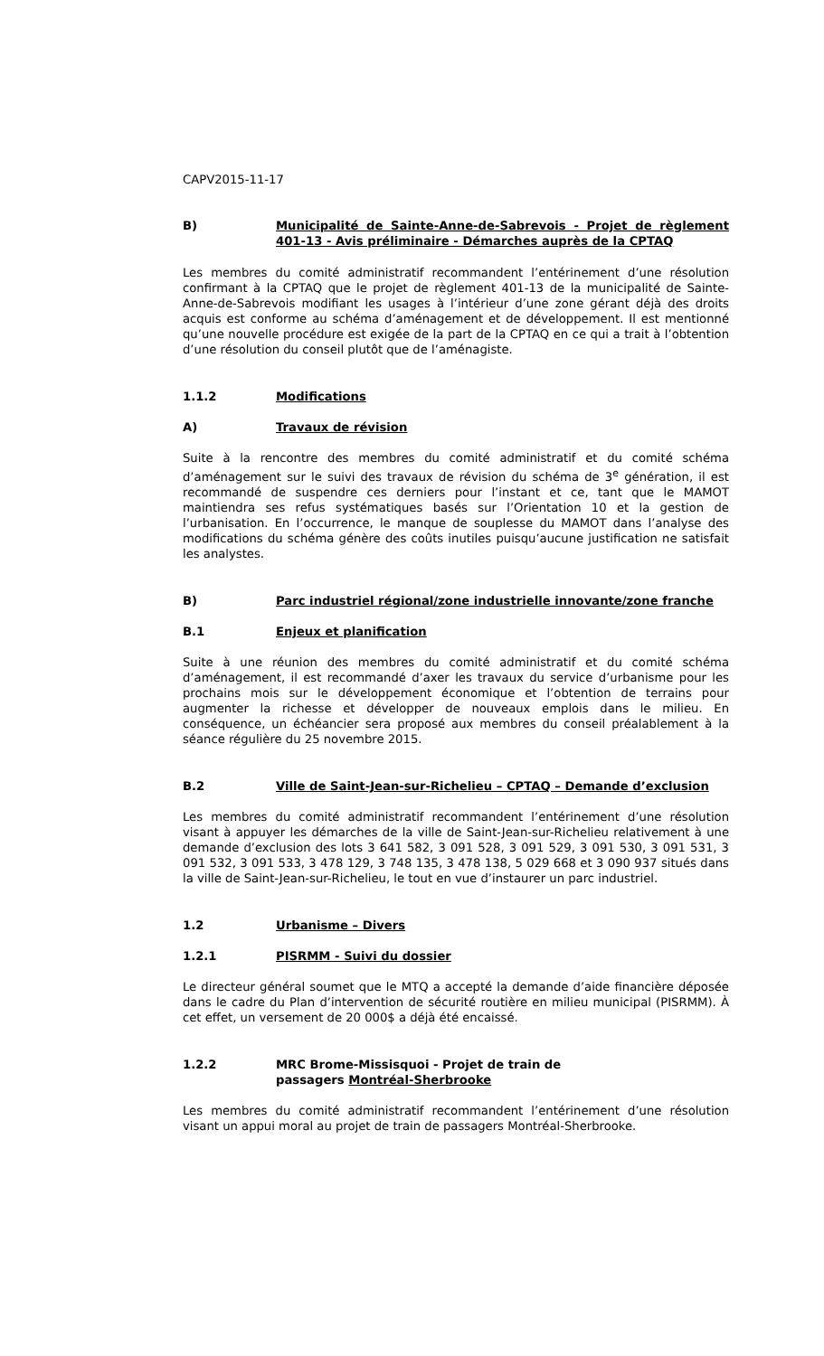CAPV2015-11-17
B) Municipalité de Sainte-Anne-de-Sabrevois - Projet de règlement 401-13 - Avis préliminaire - Démarches auprès de la CPTAQ
Les membres du comité administratif recommandent l’entérinement d’une résolution confirmant à la CPTAQ que le projet de règlement 401-13 de la municipalité de Sainte-Anne-de-Sabrevois modifiant les usages à l’intérieur d’une zone gérant déjà des droits acquis est conforme au schéma d’aménagement et de développement. Il est mentionné qu’une nouvelle procédure est exigée de la part de la CPTAQ en ce qui a trait à l’obtention d’une résolution du conseil plutôt que de l’aménagiste.
1.1.2 Modifications
A) Travaux de révision
Suite à la rencontre des membres du comité administratif et du comité schéma d’aménagement sur le suivi des travaux de révision du schéma de 3<sup>e</sup> génération, il est recommandé de suspendre ces derniers pour l’instant et ce, tant que le MAMOT maintiendra ses refus systématiques basés sur l’Orientation 10 et la gestion de l’urbanisation. En l’occurrence, le manque de souplesse du MAMOT dans l’analyse des modifications du schéma génère des coûts inutiles puisqu’aucune justification ne satisfait les analystes.
B) Parc industriel régional/zone industrielle innovante/zone franche
B.1 Enjeux et planification
Suite à une réunion des membres du comité administratif et du comité schéma d’aménagement, il est recommandé d’axer les travaux du service d’urbanisme pour les prochains mois sur le développement économique et l’obtention de terrains pour augmenter la richesse et développer de nouveaux emplois dans le milieu. En conséquence, un échéancier sera proposé aux membres du conseil préalablement à la séance régulière du 25 novembre 2015.
B.2 Ville de Saint-Jean-sur-Richelieu – CPTAQ – Demande d’exclusion
Les membres du comité administratif recommandent l’entérinement d’une résolution visant à appuyer les démarches de la ville de Saint-Jean-sur-Richelieu relativement à une demande d’exclusion des lots 3 641 582, 3 091 528, 3 091 529, 3 091 530, 3 091 531, 3 091 532, 3 091 533, 3 478 129, 3 748 135, 3 478 138, 5 029 668 et 3 090 937 situés dans la ville de Saint-Jean-sur-Richelieu, le tout en vue d’instaurer un parc industriel.
1.2 Urbanisme – Divers
1.2.1 PISRMM - Suivi du dossier
Le directeur général soumet que le MTQ a accepté la demande d’aide financière déposée dans le cadre du Plan d’intervention de sécurité routière en milieu municipal (PISRMM). À cet effet, un versement de 20 000$ a déjà été encaissé.
1.2.2 MRC Brome-Missisquoi - Projet de train de passagers Montréal-Sherbrooke
Les membres du comité administratif recommandent l’entérinement d’une résolution visant un appui moral au projet de train de passagers Montréal-Sherbrooke.